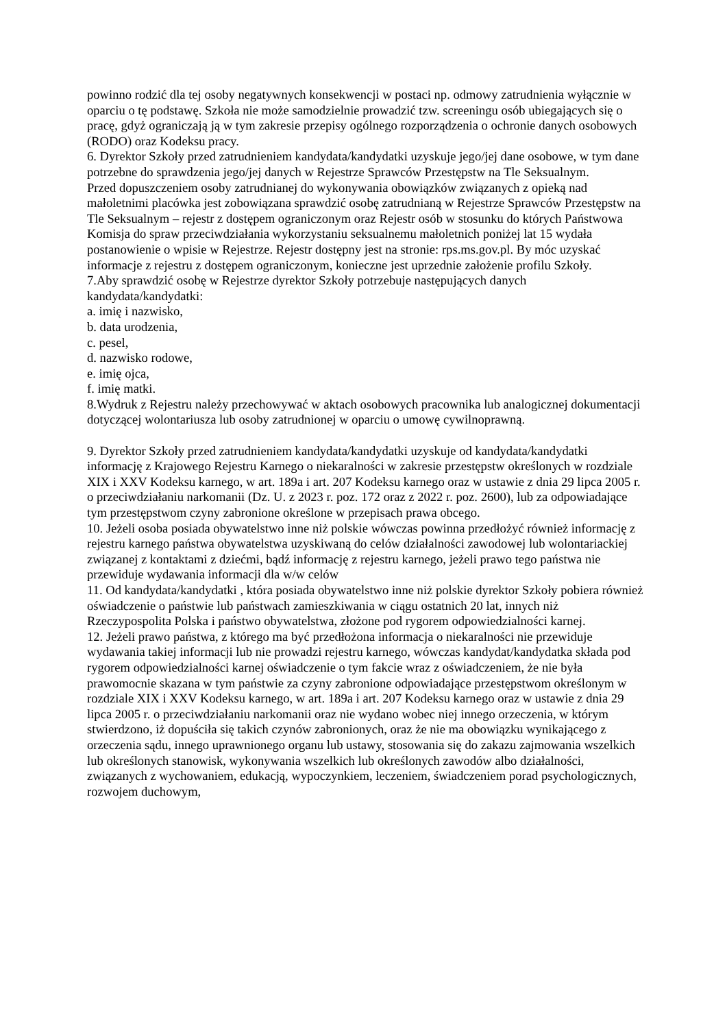powinno rodzić dla tej osoby negatywnych konsekwencji w postaci np. odmowy zatrudnienia wyłącznie w oparciu o tę podstawę. Szkoła nie może samodzielnie prowadzić tzw. screeningu osób ubiegających się o pracę, gdyż ograniczają ją w tym zakresie przepisy ogólnego rozporządzenia o ochronie danych osobowych (RODO) oraz Kodeksu pracy.
6. Dyrektor Szkoły przed zatrudnieniem kandydata/kandydatki uzyskuje jego/jej dane osobowe, w tym dane potrzebne do sprawdzenia jego/jej danych w Rejestrze Sprawców Przestępstw na Tle Seksualnym.
Przed dopuszczeniem osoby zatrudnianej do wykonywania obowiązków związanych z opieką nad małoletnimi placówka jest zobowiązana sprawdzić osobę zatrudnianą w Rejestrze Sprawców Przestępstw na Tle Seksualnym – rejestr z dostępem ograniczonym oraz Rejestr osób w stosunku do których Państwowa Komisja do spraw przeciwdziałania wykorzystaniu seksualnemu małoletnich poniżej lat 15 wydała postanowienie o wpisie w Rejestrze. Rejestr dostępny jest na stronie: rps.ms.gov.pl. By móc uzyskać informacje z rejestru z dostępem ograniczonym, konieczne jest uprzednie założenie profilu Szkoły.
7.Aby sprawdzić osobę w Rejestrze dyrektor Szkoły potrzebuje następujących danych kandydata/kandydatki:
a. imię i nazwisko,
b. data urodzenia,
c. pesel,
d. nazwisko rodowe,
e. imię ojca,
f. imię matki.
8.Wydruk z Rejestru należy przechowywać w aktach osobowych pracownika lub analogicznej dokumentacji dotyczącej wolontariusza lub osoby zatrudnionej w oparciu o umowę cywilnoprawną.
9. Dyrektor Szkoły przed zatrudnieniem kandydata/kandydatki uzyskuje od kandydata/kandydatki informację z Krajowego Rejestru Karnego o niekaralności w zakresie przestępstw określonych w rozdziale XIX i XXV Kodeksu karnego, w art. 189a i art. 207 Kodeksu karnego oraz w ustawie z dnia 29 lipca 2005 r. o przeciwdziałaniu narkomanii (Dz. U. z 2023 r. poz. 172 oraz z 2022 r. poz. 2600), lub za odpowiadające tym przestępstwom czyny zabronione określone w przepisach prawa obcego.
10. Jeżeli osoba posiada obywatelstwo inne niż polskie wówczas powinna przedłożyć również informację z rejestru karnego państwa obywatelstwa uzyskiwaną do celów działalności zawodowej lub wolontariackiej związanej z kontaktami z dziećmi, bądź informację z rejestru karnego, jeżeli prawo tego państwa nie przewiduje wydawania informacji dla w/w celów
11. Od kandydata/kandydatki , która posiada obywatelstwo inne niż polskie dyrektor Szkoły pobiera również oświadczenie o państwie lub państwach zamieszkiwania w ciągu ostatnich 20 lat, innych niż Rzeczypospolita Polska i państwo obywatelstwa, złożone pod rygorem odpowiedzialności karnej.
12. Jeżeli prawo państwa, z którego ma być przedłożona informacja o niekaralności nie przewiduje wydawania takiej informacji lub nie prowadzi rejestru karnego, wówczas kandydat/kandydatka składa pod rygorem odpowiedzialności karnej oświadczenie o tym fakcie wraz z oświadczeniem, że nie była prawomocnie skazana w tym państwie za czyny zabronione odpowiadające przestępstwom określonym w rozdziale XIX i XXV Kodeksu karnego, w art. 189a i art. 207 Kodeksu karnego oraz w ustawie z dnia 29 lipca 2005 r. o przeciwdziałaniu narkomanii oraz nie wydano wobec niej innego orzeczenia, w którym stwierdzono, iż dopuściła się takich czynów zabronionych, oraz że nie ma obowiązku wynikającego z orzeczenia sądu, innego uprawnionego organu lub ustawy, stosowania się do zakazu zajmowania wszelkich lub określonych stanowisk, wykonywania wszelkich lub określonych zawodów albo działalności, związanych z wychowaniem, edukacją, wypoczynkiem, leczeniem, świadczeniem porad psychologicznych, rozwojem duchowym,